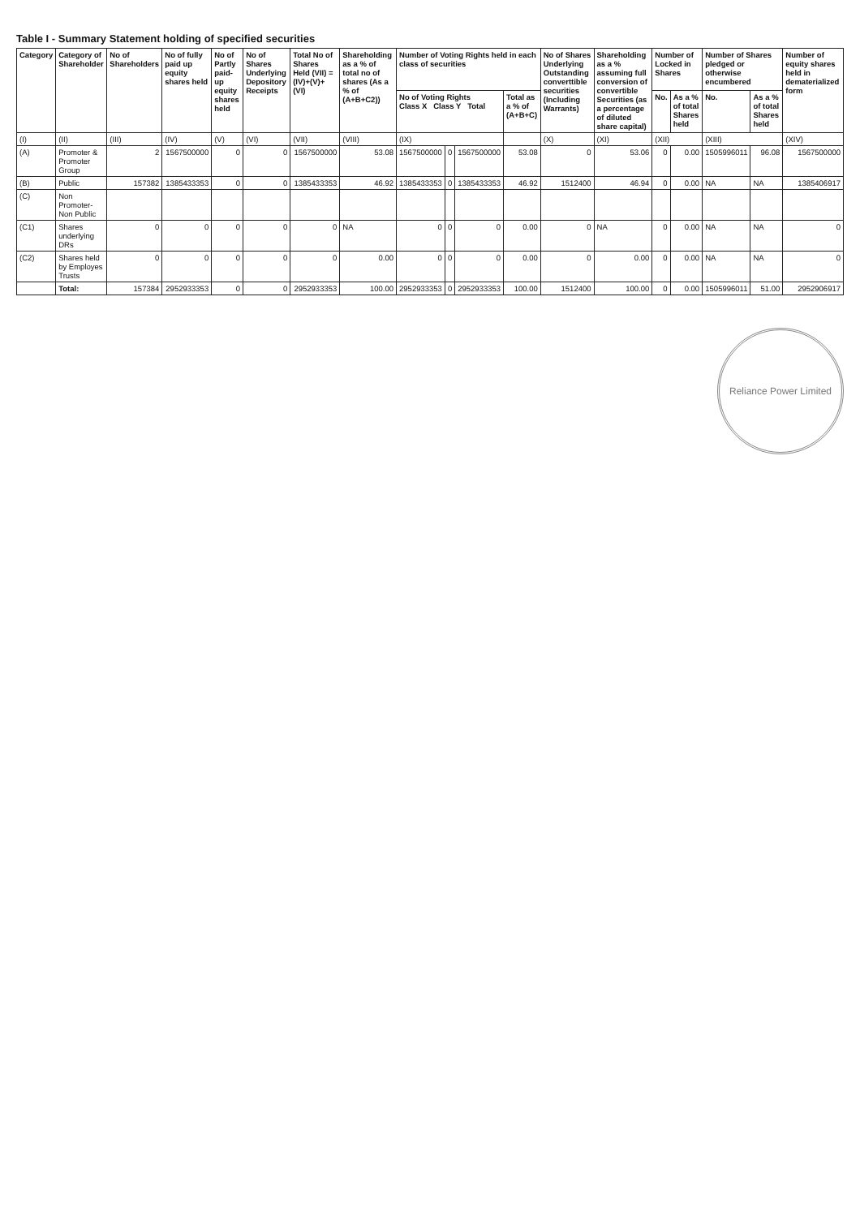Table I - Summary Statement holding of specified securities
| Category | Category of Shareholder | No of Shareholders | No of fully paid up equity shares held | No of Partly paid-up equity shares held | No of Shares Underlying Depository Receipts | Total No of Shares Held (VII) = (IV)+(V)+(VI) | Shareholding as a % of total no of shares (As a % of (A+B+C2)) | Number of Voting Rights held in each class of securities | | | | No of Shares Underlying Outstanding converttible securities (Including Warrants) | Shareholding as a % assuming full conversion of convertible Securities (as a percentage of diluted share capital) | Number of Locked in Shares | | Number of Shares pledged or otherwise encumbered | | Number of equity shares held in dematerialized form |
| --- | --- | --- | --- | --- | --- | --- | --- | --- | --- | --- | --- | --- | --- | --- | --- | --- | --- | --- |
| | | | | | | | | No of Voting Rights Class X Class Y Total | | | Total as a % of (A+B+C) | | | No. | As a % of total Shares held | No. | As a % of total Shares held | |
| (I) | (II) | (III) | (IV) | (V) | (VI) | (VII) | (VIII) | (IX) | | | | (X) | (XI) | (XII) | | (XIII) | | (XIV) |
| (A) | Promoter & Promoter Group | 2 | 1567500000 | 0 | 0 | 1567500000 | 53.08 | 1567500000 | 0 | 1567500000 | 53.08 | 0 | 53.06 | 0 | 0.00 | 1505996011 | 96.08 | 1567500000 |
| (B) | Public | 157382 | 1385433353 | 0 | 0 | 1385433353 | 46.92 | 1385433353 | 0 | 1385433353 | 46.92 | 1512400 | 46.94 | 0 | 0.00 | NA | NA | 1385406917 |
| (C) | Non Promoter-Non Public | | | | | | | | | | | | | | | | | |
| (C1) | Shares underlying DRs | 0 | 0 | 0 | 0 | 0 | NA | 0 | 0 | 0 | 0.00 | 0 | NA | 0 | 0.00 | NA | NA | 0 |
| (C2) | Shares held by Employes Trusts | 0 | 0 | 0 | 0 | 0 | 0.00 | 0 | 0 | 0 | 0.00 | 0 | 0.00 | 0 | 0.00 | NA | NA | 0 |
| | Total: | 157384 | 2952933353 | 0 | 0 | 2952933353 | 100.00 | 2952933353 | 0 | 2952933353 | 100.00 | 1512400 | 100.00 | 0 | 0.00 | 1505996011 | 51.00 | 2952906917 |
Reliance Power Limited